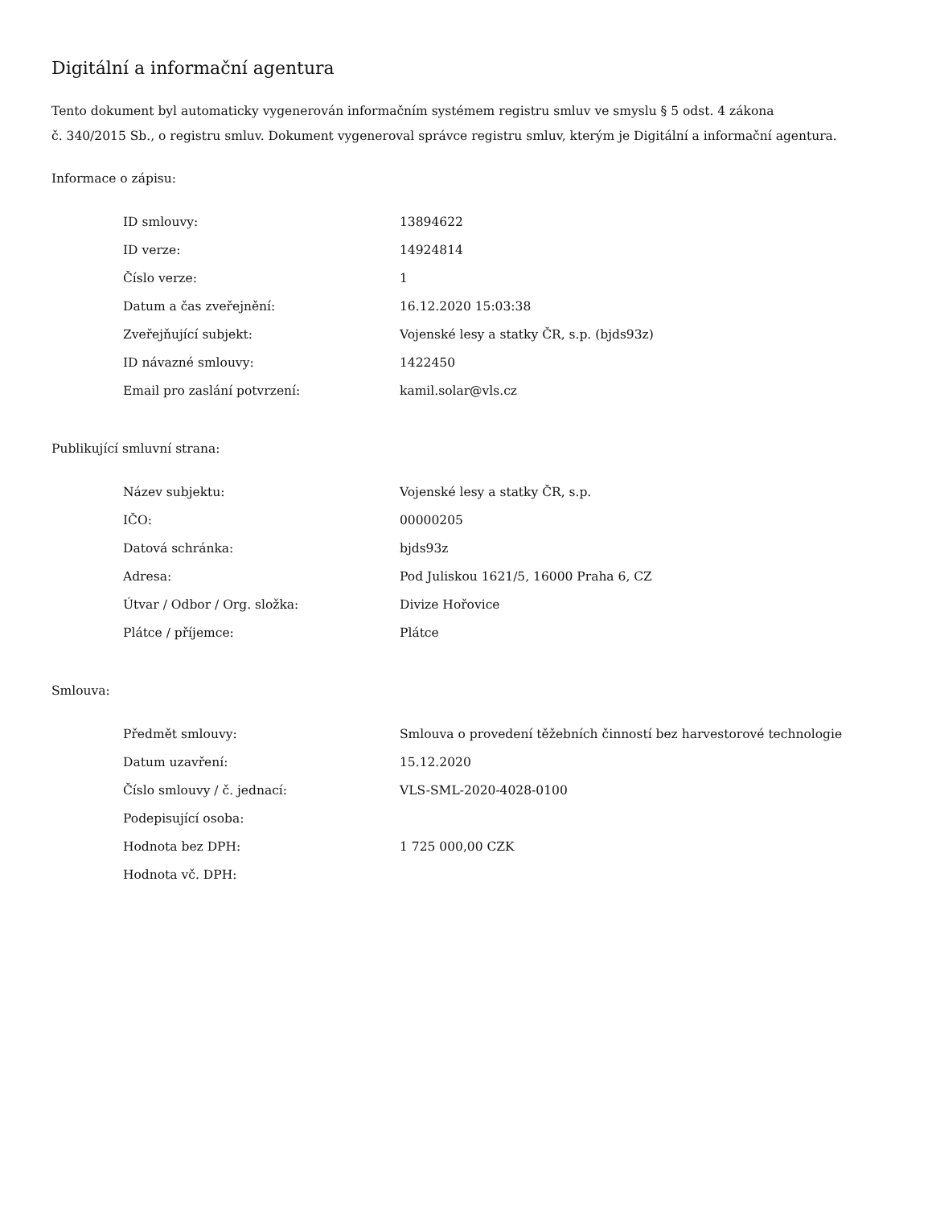Digitální a informační agentura
Tento dokument byl automaticky vygenerován informačním systémem registru smluv ve smyslu § 5 odst. 4 zákona
č. 340/2015 Sb., o registru smluv. Dokument vygeneroval správce registru smluv, kterým je Digitální a informační agentura.
Informace o zápisu:
| ID smlouvy: | 13894622 |
| ID verze: | 14924814 |
| Číslo verze: | 1 |
| Datum a čas zveřejnění: | 16.12.2020 15:03:38 |
| Zveřejňující subjekt: | Vojenské lesy a statky ČR, s.p. (bjds93z) |
| ID návazné smlouvy: | 1422450 |
| Email pro zaslání potvrzení: | kamil.solar@vls.cz |
Publikující smluvní strana:
| Název subjektu: | Vojenské lesy a statky ČR, s.p. |
| IČO: | 00000205 |
| Datová schránka: | bjds93z |
| Adresa: | Pod Juliskou 1621/5, 16000 Praha 6, CZ |
| Útvar / Odbor / Org. složka: | Divize Hořovice |
| Plátce / příjemce: | Plátce |
Smlouva:
| Předmět smlouvy: | Smlouva o provedení těžebních činností bez harvestorové technologie |
| Datum uzavření: | 15.12.2020 |
| Číslo smlouvy / č. jednací: | VLS-SML-2020-4028-0100 |
| Podepisující osoba: | |
| Hodnota bez DPH: | 1 725 000,00 CZK |
| Hodnota vč. DPH: | |